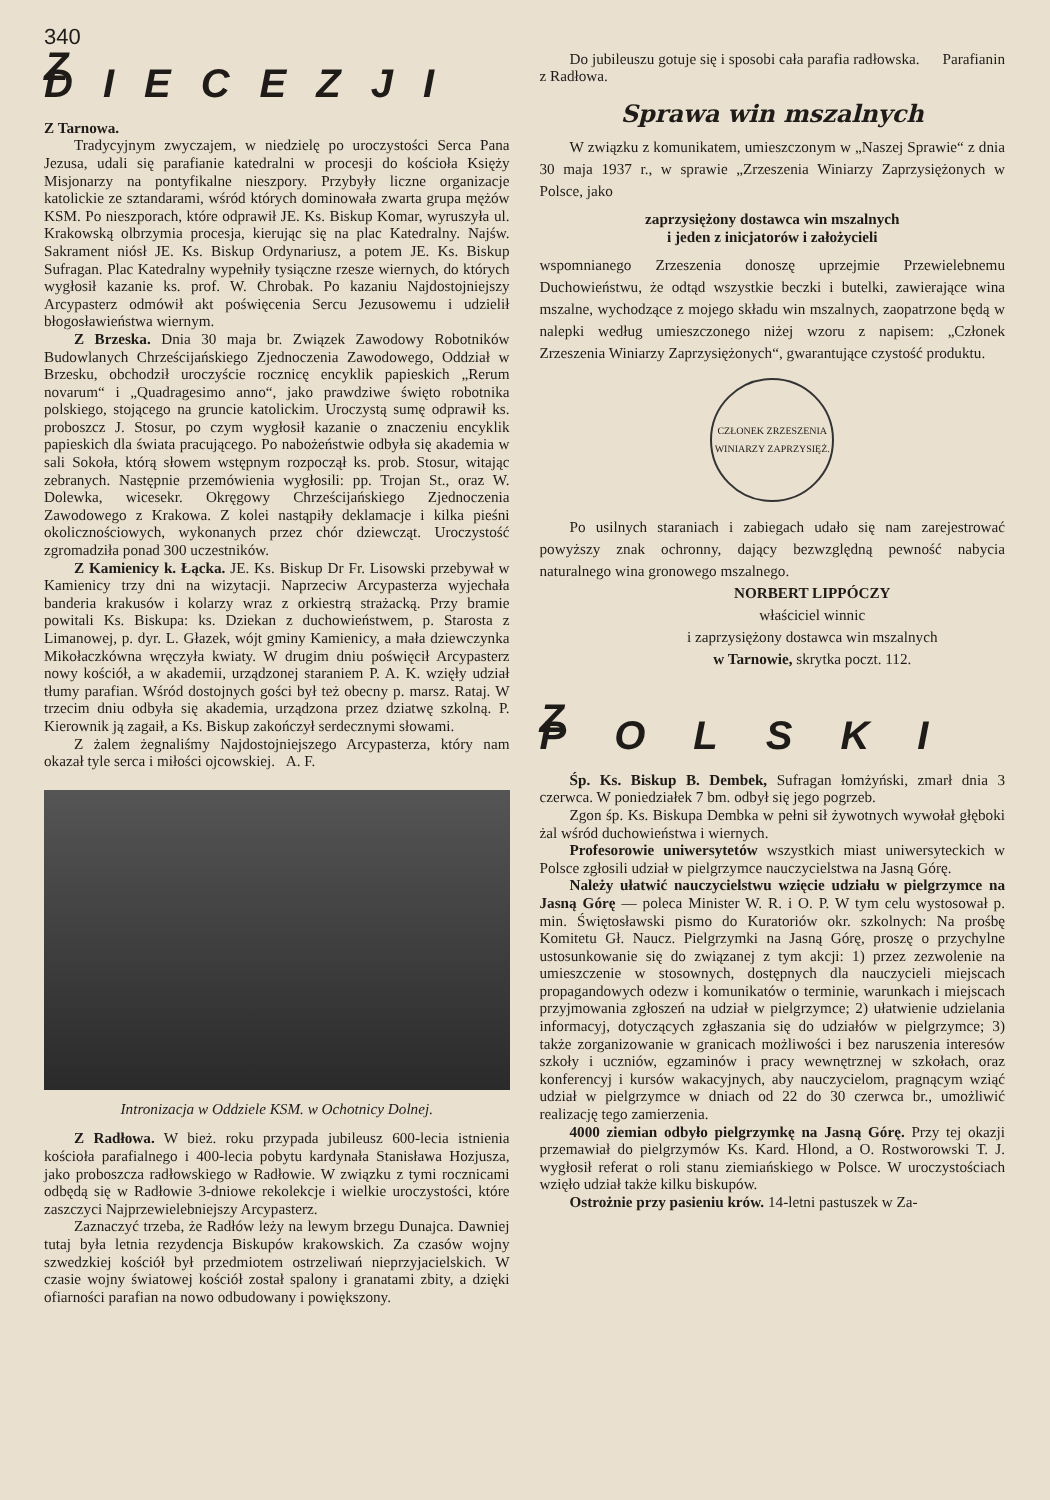340
Z DIECEZJI
Z Tarnowa.
Tradycyjnym zwyczajem, w niedzielę po uroczystości Serca Pana Jezusa, udali się parafianie katedralni w procesji do kościoła Księży Misjonarzy na pontyfikalne nieszpory. Przybyły liczne organizacje katolickie ze sztandarami, wśród których dominowała zwarta grupa mężów KSM. Po nieszporach, które odprawił JE. Ks. Biskup Komar, wyruszyła ul. Krakowską olbrzymia procesja, kierując się na plac Katedralny. Najśw. Sakrament niósł JE. Ks. Biskup Ordynariusz, a potem JE. Ks. Biskup Sufragan. Plac Katedralny wypełniły tysiączne rzesze wiernych, do których wygłosił kazanie ks. prof. W. Chrobak. Po kazaniu Najdostojniejszy Arcypasterz odmówił akt poświęcenia Sercu Jezusowemu i udzielił błogosławieństwa wiernym.
Z Brzeska. Dnia 30 maja br. Związek Zawodowy Robotników Budowlanych Chrześcijańskiego Zjednoczenia Zawodowego, Oddział w Brzesku, obchodził uroczyście rocznicę encyklik papieskich „Rerum novarum“ i „Quadragesimo anno“, jako prawdziwe święto robotnika polskiego, stojącego na gruncie katolickim. Uroczystą sumę odprawił ks. proboszcz J. Stosur, po czym wygłosił kazanie o znaczeniu encyklik papieskich dla świata pracującego. Po nabożeństwie odbyła się akademia w sali Sokoła, którą słowem wstępnym rozpoczął ks. prob. Stosur, witając zebranych. Następnie przemówienia wygłosili: pp. Trojan St., oraz W. Dolewka, wicesekr. Okręgowy Chrześcijańskiego Zjednoczenia Zawodowego z Krakowa. Z kolei nastąpiły deklamacje i kilka pieśni okolicznościowych, wykonanych przez chór dziewcząt. Uroczystość zgromadziła ponad 300 uczestników.
Z Kamienicy k. Łącka. JE. Ks. Biskup Dr Fr. Lisowski przebywał w Kamienicy trzy dni na wizytacji. Naprzeciw Arcypasterza wyjechała banderia krakusów i kolarzy wraz z orkiestrą strażacką. Przy bramie powitali Ks. Biskupa: ks. Dziekan z duchowieństwem, p. Starosta z Limanowej, p. dyr. L. Głazek, wójt gminy Kamienicy, a mała dziewczynka Mikołaczkówna wręczyła kwiaty. W drugim dniu poświęcił Arcypasterz nowy kościół, a w akademii, urządzonej staraniem P. A. K. wzięły udział tłumy parafian. Wśród dostojnych gości był też obecny p. marsz. Rataj. W trzecim dniu odbyła się akademia, urządzona przez dziatwę szkolną. P. Kierownik ją zagaił, a Ks. Biskup zakończył serdecznymi słowami.
Z żalem żegnaliśmy Najdostojniejszego Arcypasterza, który nam okazał tyle serca i miłości ojcowskiej. A. F.
Intronizacja w Oddziele KSM. w Ochotnicy Dolnej.
Z Radłowa. W bież. roku przypada jubileusz 600-lecia istnienia kościoła parafialnego i 400-lecia pobytu kardynała Stanisława Hozjusza, jako proboszcza radłowskiego w Radłowie. W związku z tymi rocznicami odbędą się w Radłowie 3-dniowe rekolekcje i wielkie uroczystości, które zaszczyci Najprzewielebniejszy Arcypasterz.
Zaznaczyć trzeba, że Radłów leży na lewym brzegu Dunajca. Dawniej tutaj była letnia rezydencja Biskupów krakowskich. Za czasów wojny szwedzkiej kościół był przedmiotem ostrzeliwań nieprzyjacielskich. W czasie wojny światowej kościół został spalony i granatami zbity, a dzięki ofiarności parafian na nowo odbudowany i powiększony.
Do jubileuszu gotuje się i sposobi cała parafia radłowska. Parafianin z Radłowa.
Sprawa win mszalnych
W związku z komunikatem, umieszczonym w „Naszej Sprawie“ z dnia 30 maja 1937 r., w sprawie „Zrzeszenia Winiarzy Zaprzysiężonych w Polsce, jako
zaprzysiężony dostawca win mszalnych
i jeden z inicjatorów i założycieli
wspomnianego Zrzeszenia donoszę uprzejmie Przewielebnemu Duchowieństwu, że odtąd wszystkie beczki i butelki, zawierające wina mszalne, wychodzące z mojego składu win mszalnych, zaopatrzone będą w nalepki według umieszczonego niżej wzoru z napisem: „Członek Zrzeszenia Winiarzy Zaprzysiężonych“, gwarantujące czystość produktu.
CZŁONEK ZRZESZENIA
WINIARZY ZAPRZYSIĘŻ.
Po usilnych staraniach i zabiegach udało się nam zarejestrować powyższy znak ochronny, dający bezwzględną pewność nabycia naturalnego wina gronowego mszalnego.
NORBERT LIPPÓCZY
właściciel winnic
i zaprzysiężony dostawca win mszalnych
w Tarnowie, skrytka poczt. 112.
Z POLSKI
Śp. Ks. Biskup B. Dembek, Sufragan łomżyński, zmarł dnia 3 czerwca. W poniedziałek 7 bm. odbył się jego pogrzeb.
Zgon śp. Ks. Biskupa Dembka w pełni sił żywotnych wywołał głęboki żal wśród duchowieństwa i wiernych.
Profesorowie uniwersytetów wszystkich miast uniwersyteckich w Polsce zgłosili udział w pielgrzymce nauczycielstwa na Jasną Górę.
Należy ułatwić nauczycielstwu wzięcie udziału w pielgrzymce na Jasną Górę — poleca Minister W. R. i O. P. W tym celu wystosował p. min. Świętosławski pismo do Kuratoriów okr. szkolnych: Na prośbę Komitetu Gł. Naucz. Pielgrzymki na Jasną Górę, proszę o przychylne ustosunkowanie się do związanej z tym akcji: 1) przez zezwolenie na umieszczenie w stosownych, dostępnych dla nauczycieli miejscach propagandowych odezw i komunikatów o terminie, warunkach i miejscach przyjmowania zgłoszeń na udział w pielgrzymce; 2) ułatwienie udzielania informacyj, dotyczących zgłaszania się do udziałów w pielgrzymce; 3) także zorganizowanie w granicach możliwości i bez naruszenia interesów szkoły i uczniów, egzaminów i pracy wewnętrznej w szkołach, oraz konferencyj i kursów wakacyjnych, aby nauczycielom, pragnącym wziąć udział w pielgrzymce w dniach od 22 do 30 czerwca br., umożliwić realizację tego zamierzenia.
4000 ziemian odbyło pielgrzymkę na Jasną Górę. Przy tej okazji przemawiał do pielgrzymów Ks. Kard. Hlond, a O. Rostworowski T. J. wygłosił referat o roli stanu ziemiańskiego w Polsce. W uroczystościach wzięło udział także kilku biskupów.
Ostrożnie przy pasieniu krów. 14-letni pastuszek w Za-